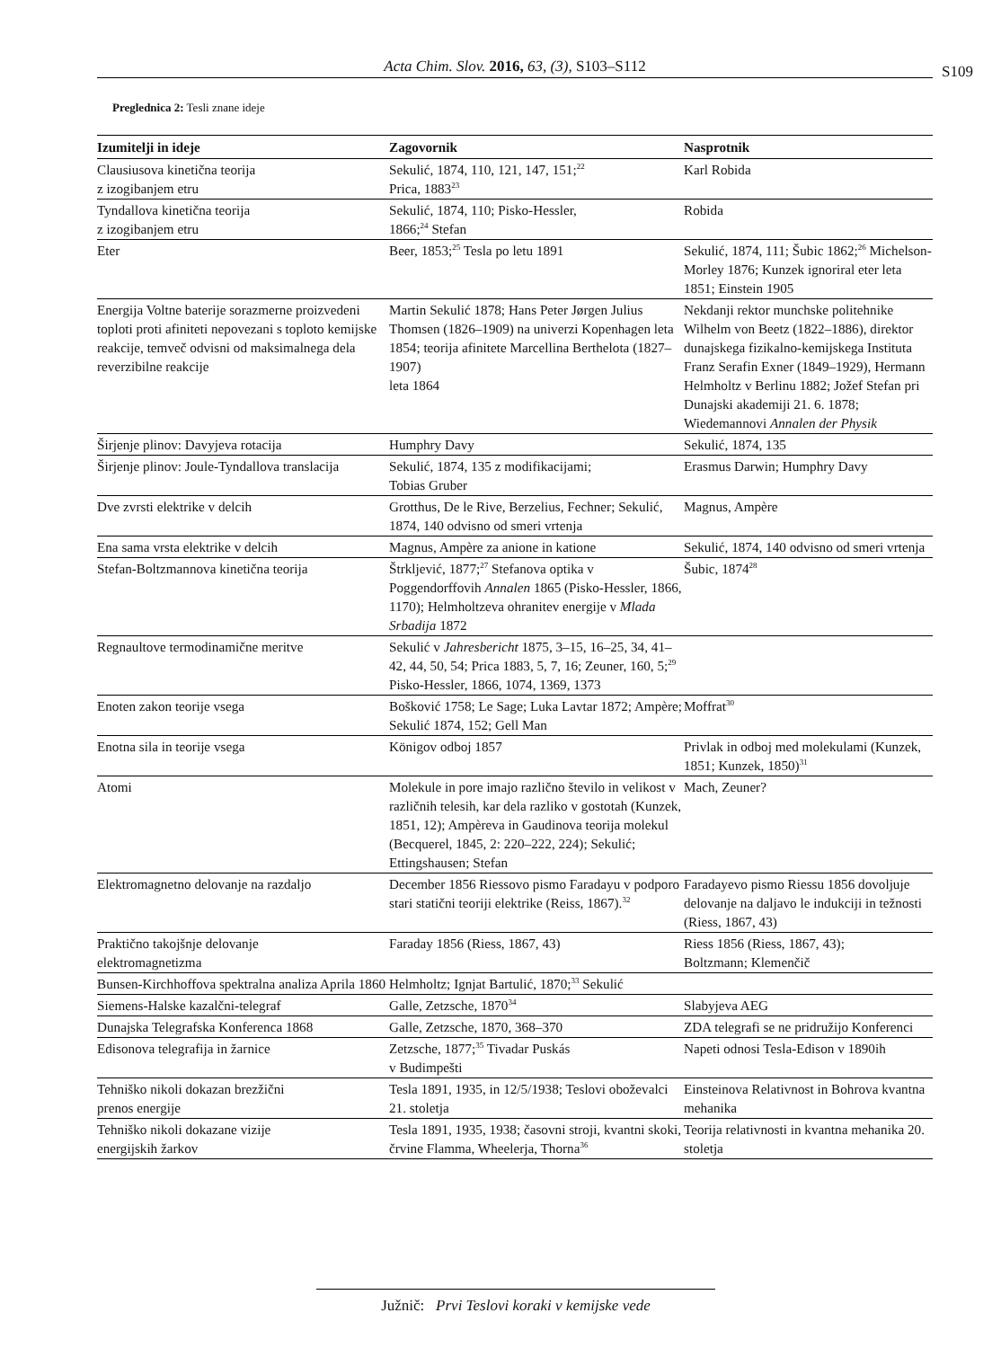Acta Chim. Slov. 2016, 63, (3), S103–S112 S109
Preglednica 2: Tesli znane ideje
| Izumitelji in ideje | Zagovornik | Nasprotnik |
| --- | --- | --- |
| Clausiusova kinetična teorija z izogibanjem etru | Sekulić, 1874, 110, 121, 147, 151;<sup>22</sup> Prica, 1883<sup>23</sup> | Karl Robida |
| Tyndallova kinetična teorija z izogibanjem etru | Sekulić, 1874, 110; Pisko-Hessler, 1866;<sup>24</sup> Stefan | Robida |
| Eter | Beer, 1853;<sup>25</sup> Tesla po letu 1891 | Sekulić, 1874, 111; Šubic 1862;<sup>26</sup> Michelson-Morley 1876; Kunzek ignoriral eter leta 1851; Einstein 1905 |
| Energija Voltne baterije sorazmerne proizvedeni toploti proti afiniteti nepovezani s toploto kemijske reakcije, temveč odvisni od maksimalnega dela reverzibilne reakcije | Martin Sekulić 1878; Hans Peter Jørgen Julius Thomsen (1826–1909) na univerzi Kopenhagen leta 1854; teorija afinitete Marcellina Berthelota (1827–1907) leta 1864 | Nekdanji rektor munchske politehnike Wilhelm von Beetz (1822–1886), direktor dunajskega fizikalno-kemijskega Instituta Franz Serafin Exner (1849–1929), Hermann Helmholtz v Berlinu 1882; Jožef Stefan pri Dunajski akademiji 21. 6. 1878; Wiedemannovi Annalen der Physik |
| Širjenje plinov: Davyjeva rotacija | Humphry Davy | Sekulić, 1874, 135 |
| Širjenje plinov: Joule-Tyndallova translacija | Sekulić, 1874, 135 z modifikacijami; Tobias Gruber | Erasmus Darwin; Humphry Davy |
| Dve zvrsti elektrike v delcih | Grotthus, De le Rive, Berzelius, Fechner; Sekulić, 1874, 140 odvisno od smeri vrtenja | Magnus, Ampère |
| Ena sama vrsta elektrike v delcih | Magnus, Ampère za anione in katione | Sekulić, 1874, 140 odvisno od smeri vrtenja |
| Stefan-Boltzmannova kinetična teorija | Štrkljević, 1877;<sup>27</sup> Stefanova optika v Poggendorffovih Annalen 1865 (Pisko-Hessler, 1866, 1170); Helmholtzeva ohranitev energije v Mlada Srbadija 1872 | Šubic, 1874<sup>28</sup> |
| Regnaultove termodinamične meritve | Sekulić v Jahresbericht 1875, 3–15, 16–25, 34, 41–42, 44, 50, 54; Prica 1883, 5, 7, 16; Zeuner, 160, 5;<sup>29</sup> Pisko-Hessler, 1866, 1074, 1369, 1373 | |
| Enoten zakon teorije vsega | Bošković 1758; Le Sage; Luka Lavtar 1872; Ampère; Sekulić 1874, 152; Gell Man | Moffrat<sup>30</sup> |
| Enotna sila in teorije vsega | Königov odboj 1857 | Privlak in odboj med molekulami (Kunzek, 1851; Kunzek, 1850)<sup>31</sup> |
| Atomi | Molekule in pore imajo različno število in velikost v različnih telesih, kar dela razliko v gostotah (Kunzek, 1851, 12); Ampèreva in Gaudinova teorija molekul (Becquerel, 1845, 2: 220–222, 224); Sekulić; Ettingshausen; Stefan | Mach, Zeuner? |
| Elektromagnetno delovanje na razdaljo | December 1856 Riessovo pismo Faradayu v podporo stari statični teoriji elektrike (Reiss, 1867).<sup>32</sup> | Faradayevo pismo Riessu 1856 dovoljuje delovanje na daljavo le indukciji in težnosti (Riess, 1867, 43) |
| Praktično takojšnje delovanje elektromagnetizma | Faraday 1856 (Riess, 1867, 43) | Riess 1856 (Riess, 1867, 43); Boltzmann; Klemenčič |
| Bunsen-Kirchhoffova spektralna analiza Aprila 1860 | Helmholtz; Ignjat Bartulić, 1870;<sup>33</sup> Sekulić | |
| Siemens-Halske kazalčni-telegraf | Galle, Zetzsche, 1870<sup>34</sup> | Slabyjeva AEG |
| Dunajska Telegrafska Konferenca 1868 | Galle, Zetzsche, 1870, 368–370 | ZDA telegrafi se ne pridružijo Konferenci |
| Edisonova telegrafija in žarnice | Zetzsche, 1877;<sup>35</sup> Tivadar Puskás v Budimpešti | Napeti odnosi Tesla-Edison v 1890ih |
| Tehniško nikoli dokazan brezžični prenos energije | Tesla 1891, 1935, in 12/5/1938; Teslovi oboževalci 21. stoletja | Einsteinova Relativnost in Bohrova kvantna mehanika |
| Tehniško nikoli dokazane vizije energijskih žarkov | Tesla 1891, 1935, 1938; časovni stroji, kvantni skoki, črvine Flamma, Wheelerja, Thorna<sup>36</sup> | Teorija relativnosti in kvantna mehanika 20. stoletja |
Južnič: Prvi Teslovi koraki v kemijske vede